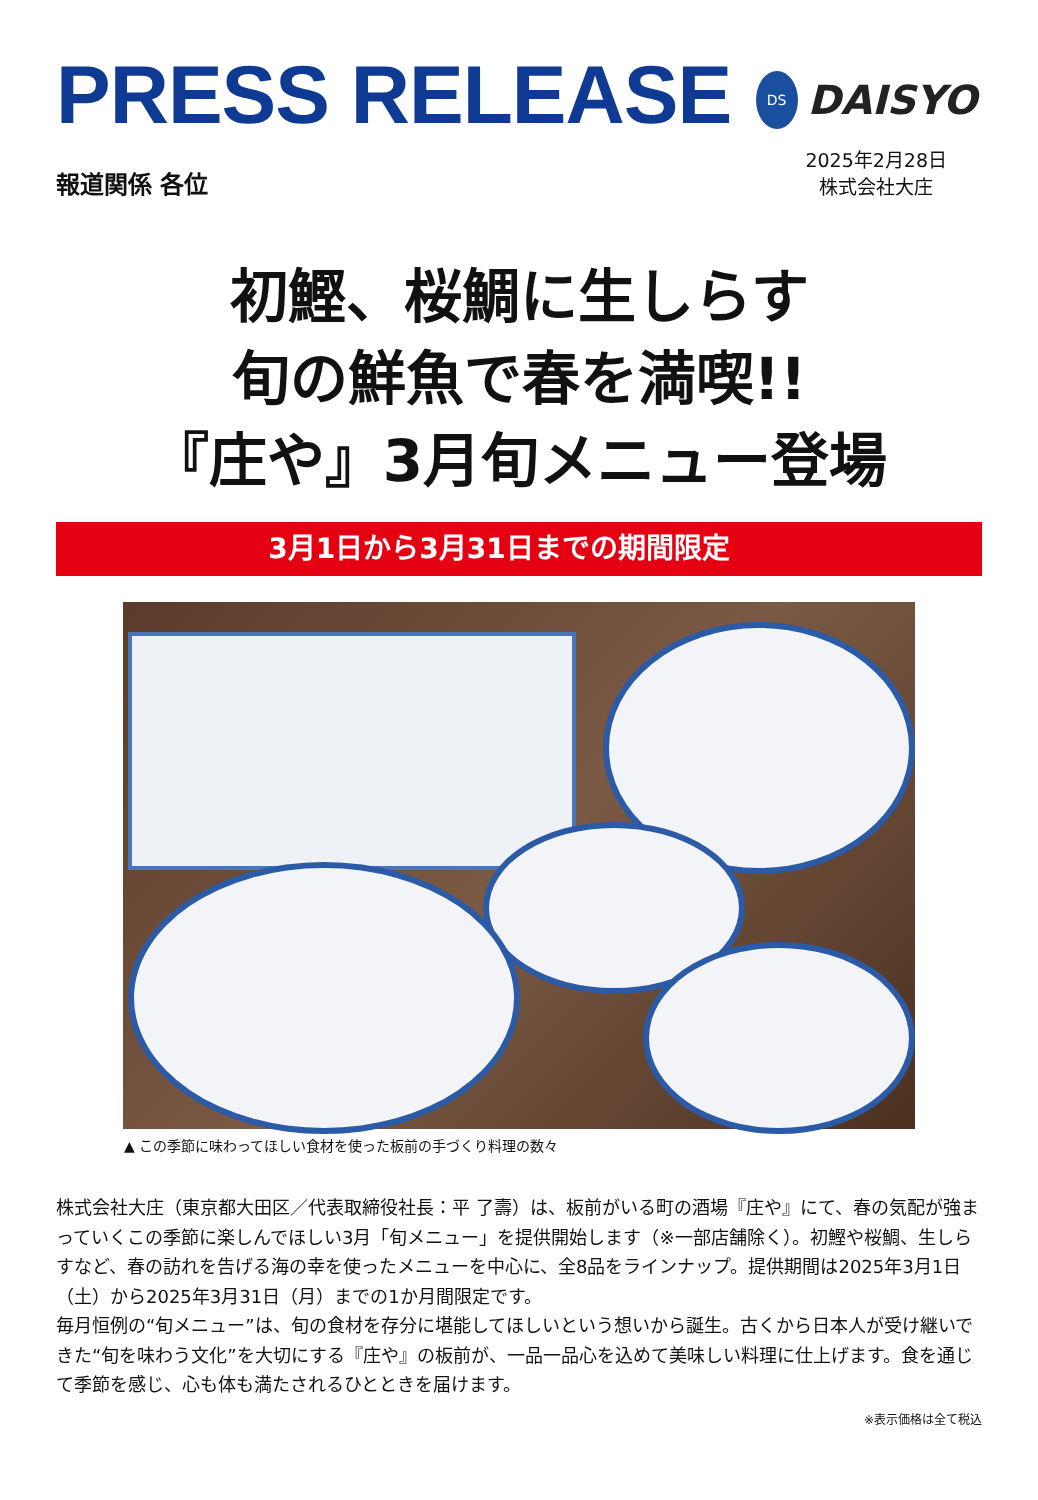PRESS RELEASE
DS
DAISYO
報道関係 各位
2025年2月28日
株式会社大庄
初鰹、桜鯛に生しらす
旬の鮮魚で春を満喫!!
『庄や』3月旬メニュー登場
3月1日から3月31日までの期間限定
▲ この季節に味わってほしい食材を使った板前の手づくり料理の数々
株式会社大庄（東京都大田区／代表取締役社長：平 了壽）は、板前がいる町の酒場『庄や』にて、春の気配が強まっていくこの季節に楽しんでほしい3月「旬メニュー」を提供開始します（※一部店舗除く）。初鰹や桜鯛、生しらすなど、春の訪れを告げる海の幸を使ったメニューを中心に、全8品をラインナップ。提供期間は2025年3月1日（土）から2025年3月31日（月）までの1か月間限定です。
毎月恒例の“旬メニュー”は、旬の食材を存分に堪能してほしいという想いから誕生。古くから日本人が受け継いできた“旬を味わう文化”を大切にする『庄や』の板前が、一品一品心を込めて美味しい料理に仕上げます。食を通じて季節を感じ、心も体も満たされるひとときを届けます。
※表示価格は全て税込